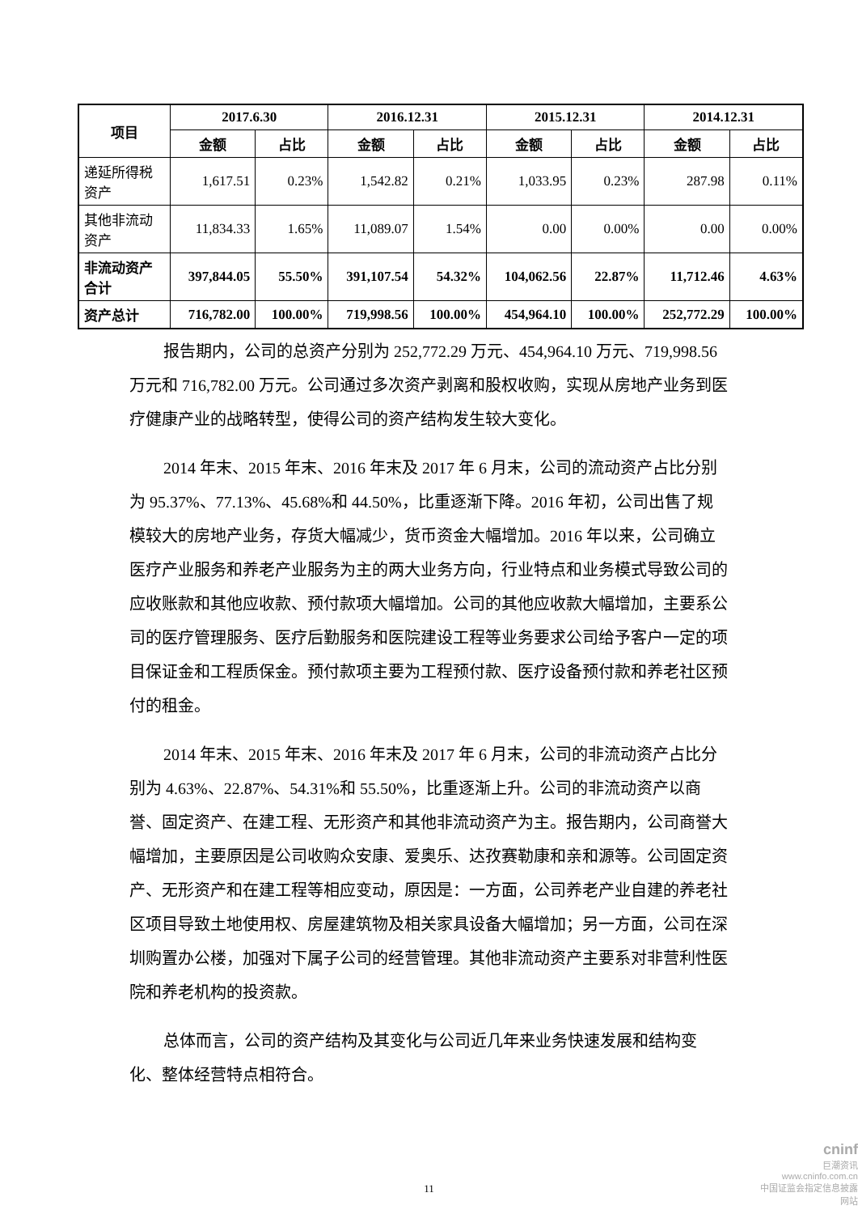| 项目 | 2017.6.30 | | 2016.12.31 | | 2015.12.31 | | 2014.12.31 | |
| --- | --- | --- | --- | --- | --- | --- | --- | --- |
| | 金额 | 占比 | 金额 | 占比 | 金额 | 占比 | 金额 | 占比 |
| 递延所得税资产 | 1,617.51 | 0.23% | 1,542.82 | 0.21% | 1,033.95 | 0.23% | 287.98 | 0.11% |
| 其他非流动资产 | 11,834.33 | 1.65% | 11,089.07 | 1.54% | 0.00 | 0.00% | 0.00 | 0.00% |
| 非流动资产合计 | 397,844.05 | 55.50% | 391,107.54 | 54.32% | 104,062.56 | 22.87% | 11,712.46 | 4.63% |
| 资产总计 | 716,782.00 | 100.00% | 719,998.56 | 100.00% | 454,964.10 | 100.00% | 252,772.29 | 100.00% |
报告期内，公司的总资产分别为 252,772.29 万元、454,964.10 万元、719,998.56 万元和 716,782.00 万元。公司通过多次资产剥离和股权收购，实现从房地产业务到医疗健康产业的战略转型，使得公司的资产结构发生较大变化。
2014 年末、2015 年末、2016 年末及 2017 年 6 月末，公司的流动资产占比分别为 95.37%、77.13%、45.68%和 44.50%，比重逐渐下降。2016 年初，公司出售了规模较大的房地产业务，存货大幅减少，货币资金大幅增加。2016 年以来，公司确立医疗产业服务和养老产业服务为主的两大业务方向，行业特点和业务模式导致公司的应收账款和其他应收款、预付款项大幅增加。公司的其他应收款大幅增加，主要系公司的医疗管理服务、医疗后勤服务和医院建设工程等业务要求公司给予客户一定的项目保证金和工程质保金。预付款项主要为工程预付款、医疗设备预付款和养老社区预付的租金。
2014 年末、2015 年末、2016 年末及 2017 年 6 月末，公司的非流动资产占比分别为 4.63%、22.87%、54.31%和 55.50%，比重逐渐上升。公司的非流动资产以商誉、固定资产、在建工程、无形资产和其他非流动资产为主。报告期内，公司商誉大幅增加，主要原因是公司收购众安康、爱奥乐、达孜赛勒康和亲和源等。公司固定资产、无形资产和在建工程等相应变动，原因是：一方面，公司养老产业自建的养老社区项目导致土地使用权、房屋建筑物及相关家具设备大幅增加；另一方面，公司在深圳购置办公楼，加强对下属子公司的经营管理。其他非流动资产主要系对非营利性医院和养老机构的投资款。
总体而言，公司的资产结构及其变化与公司近几年来业务快速发展和结构变化、整体经营特点相符合。
11
cninf
巨潮资讯
www.cninfo.com.cn
中国证监会指定信息披露网站